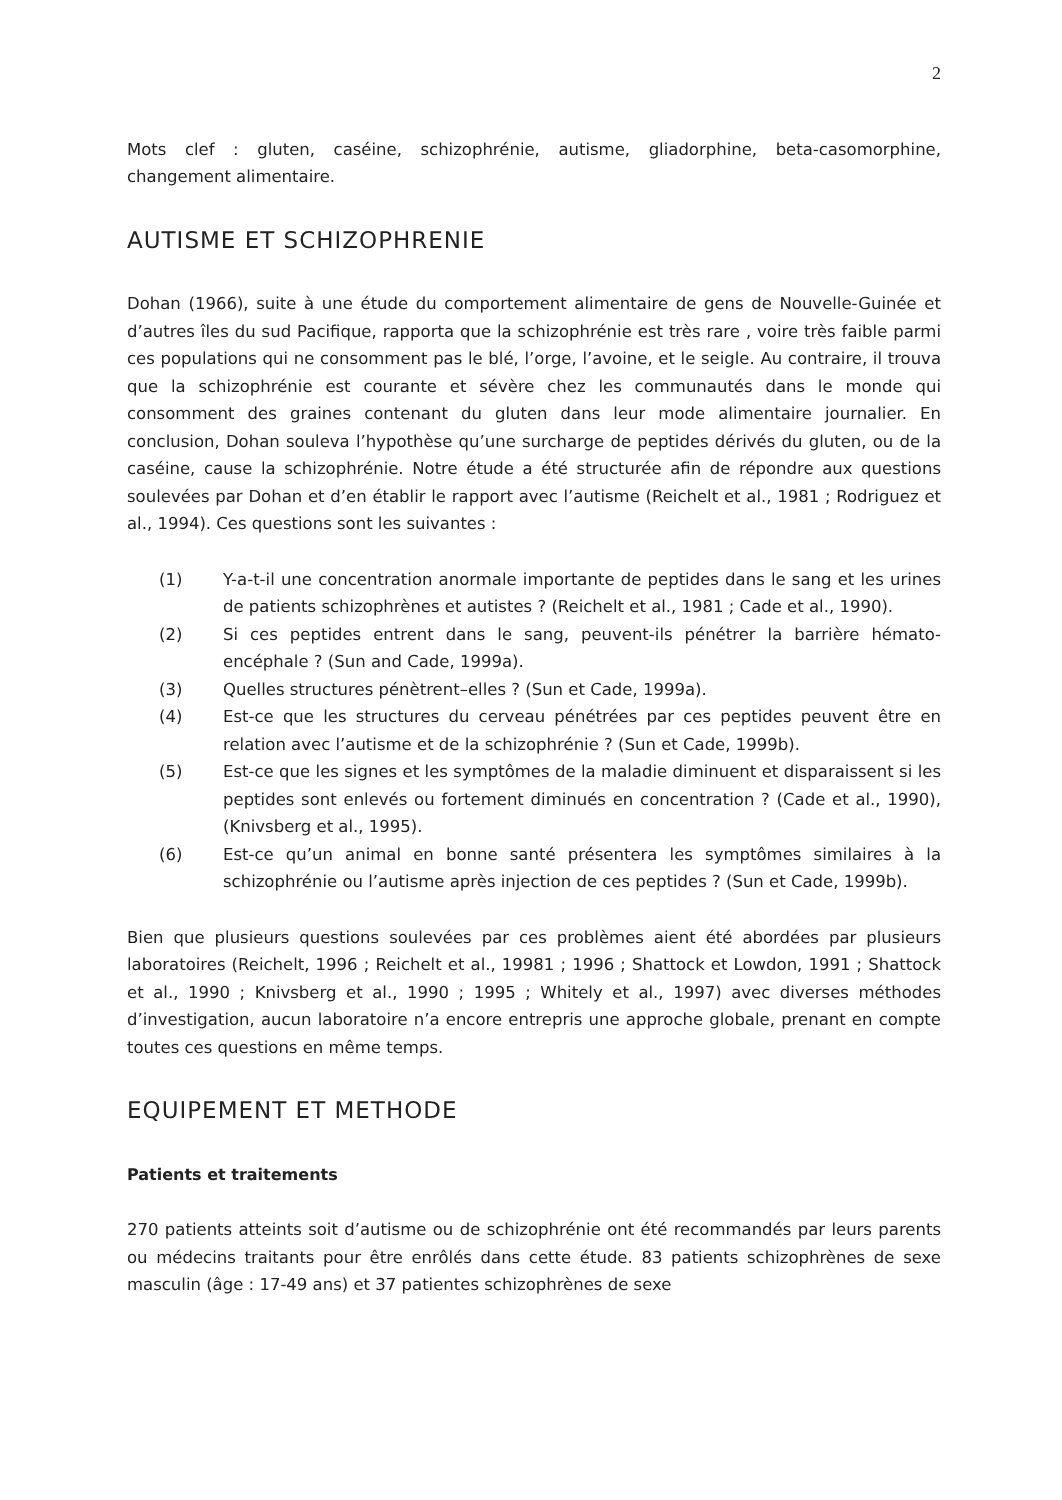2
Mots clef : gluten, caséine, schizophrénie, autisme, gliadorphine, beta-casomorphine, changement alimentaire.
AUTISME ET SCHIZOPHRENIE
Dohan (1966), suite à une étude du comportement alimentaire de gens de Nouvelle-Guinée et d’autres îles du sud Pacifique, rapporta que la schizophrénie est très rare , voire très faible parmi ces populations qui ne consomment pas le blé, l’orge, l’avoine, et le seigle. Au contraire, il trouva que la schizophrénie est courante et sévère chez les communautés dans le monde qui consomment des graines contenant du gluten dans leur mode alimentaire journalier. En conclusion, Dohan souleva l’hypothèse qu’une surcharge de peptides dérivés du gluten, ou de la caséine, cause la schizophrénie. Notre étude a été structurée afin de répondre aux questions soulevées par Dohan et d’en établir le rapport avec l’autisme (Reichelt et al., 1981 ; Rodriguez et al., 1994). Ces questions sont les suivantes :
(1) Y-a-t-il une concentration anormale importante de peptides dans le sang et les urines de patients schizophrènes et autistes ? (Reichelt et al., 1981 ; Cade et al., 1990).
(2) Si ces peptides entrent dans le sang, peuvent-ils pénétrer la barrière hémato-encéphale ? (Sun and Cade, 1999a).
(3) Quelles structures pénètrent–elles ? (Sun et Cade, 1999a).
(4) Est-ce que les structures du cerveau pénétrées par ces peptides peuvent être en relation avec l’autisme et de la schizophrénie ? (Sun et Cade, 1999b).
(5) Est-ce que les signes et les symptômes de la maladie diminuent et disparaissent si les peptides sont enlevés ou fortement diminués en concentration ? (Cade et al., 1990), (Knivsberg et al., 1995).
(6) Est-ce qu’un animal en bonne santé présentera les symptômes similaires à la schizophrénie ou l’autisme après injection de ces peptides ? (Sun et Cade, 1999b).
Bien que plusieurs questions soulevées par ces problèmes aient été abordées par plusieurs laboratoires (Reichelt, 1996 ; Reichelt et al., 19981 ; 1996 ; Shattock et Lowdon, 1991 ; Shattock et al., 1990 ; Knivsberg et al., 1990 ; 1995 ; Whitely et al., 1997) avec diverses méthodes d’investigation, aucun laboratoire n’a encore entrepris une approche globale, prenant en compte toutes ces questions en même temps.
EQUIPEMENT ET METHODE
Patients et traitements
270 patients atteints soit d’autisme ou de schizophrénie ont été recommandés par leurs parents ou médecins traitants pour être enrôlés dans cette étude. 83 patients schizophrènes de sexe masculin (âge : 17-49 ans) et 37 patientes schizophrènes de sexe